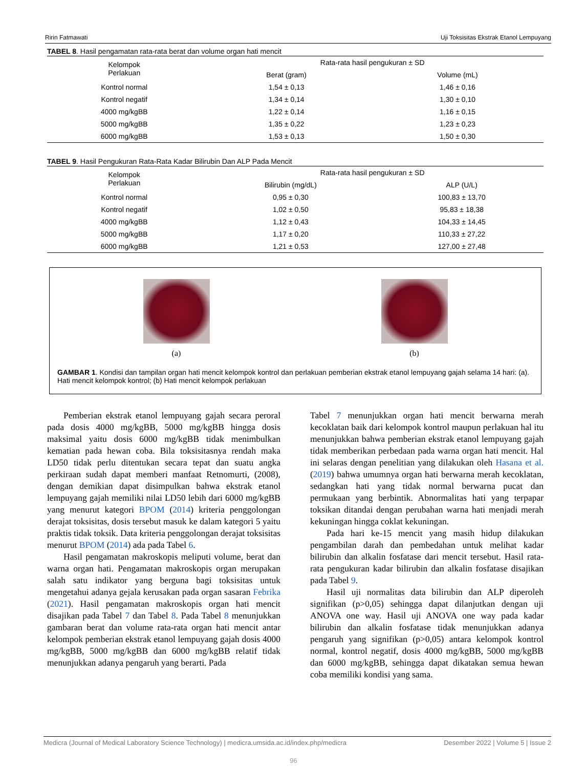Ririn Fatmawati Uji Toksisitas Ekstrak Etanol Lempuyang
TABEL 8. Hasil pengamatan rata-rata berat dan volume organ hati mencit
| Kelompok Perlakuan | Rata-rata hasil pengukuran ± SD | |
| --- | --- | --- |
| | Berat (gram) | Volume (mL) |
| Kontrol normal | 1,54 ± 0,13 | 1,46 ± 0,16 |
| Kontrol negatif | 1,34 ± 0,14 | 1,30 ± 0,10 |
| 4000 mg/kgBB | 1,22 ± 0,14 | 1,16 ± 0,15 |
| 5000 mg/kgBB | 1,35 ± 0,22 | 1,23 ± 0,23 |
| 6000 mg/kgBB | 1,53 ± 0,13 | 1,50 ± 0,30 |
TABEL 9. Hasil Pengukuran Rata-Rata Kadar Bilirubin Dan ALP Pada Mencit
| Kelompok Perlakuan | Rata-rata hasil pengukuran ± SD | |
| --- | --- | --- |
| | Bilirubin (mg/dL) | ALP (U/L) |
| Kontrol normal | 0,95 ± 0,30 | 100,83 ± 13,70 |
| Kontrol negatif | 1,02 ± 0,50 | 95,83 ± 18,38 |
| 4000 mg/kgBB | 1,12 ± 0,43 | 104,33 ± 14,45 |
| 5000 mg/kgBB | 1,17 ± 0,20 | 110,33 ± 27,22 |
| 6000 mg/kgBB | 1,21 ± 0,53 | 127,00 ± 27,48 |
(a) (b)
GAMBAR 1. Kondisi dan tampilan organ hati mencit kelompok kontrol dan perlakuan pemberian ekstrak etanol lempuyang gajah selama 14 hari: (a). Hati mencit kelompok kontrol; (b) Hati mencit kelompok perlakuan
Pemberian ekstrak etanol lempuyang gajah secara peroral pada dosis 4000 mg/kgBB, 5000 mg/kgBB hingga dosis maksimal yaitu dosis 6000 mg/kgBB tidak menimbulkan kematian pada hewan coba. Bila toksisitasnya rendah maka LD50 tidak perlu ditentukan secara tepat dan suatu angka perkiraan sudah dapat memberi manfaat Retnomurti, (2008), dengan demikian dapat disimpulkan bahwa ekstrak etanol lempuyang gajah memiliki nilai LD50 lebih dari 6000 mg/kgBB yang menurut kategori BPOM (2014) kriteria penggolongan derajat toksisitas, dosis tersebut masuk ke dalam kategori 5 yaitu praktis tidak toksik. Data kriteria penggolongan derajat toksisitas menurut BPOM (2014) ada pada Tabel 6.
Hasil pengamatan makroskopis meliputi volume, berat dan warna organ hati. Pengamatan makroskopis organ merupakan salah satu indikator yang berguna bagi toksisitas untuk mengetahui adanya gejala kerusakan pada organ sasaran Febrika (2021). Hasil pengamatan makroskopis organ hati mencit disajikan pada Tabel 7 dan Tabel 8. Pada Tabel 8 menunjukkan gambaran berat dan volume rata-rata organ hati mencit antar kelompok pemberian ekstrak etanol lempuyang gajah dosis 4000 mg/kgBB, 5000 mg/kgBB dan 6000 mg/kgBB relatif tidak menunjukkan adanya pengaruh yang berarti. Pada
Tabel 7 menunjukkan organ hati mencit berwarna merah kecoklatan baik dari kelompok kontrol maupun perlakuan hal itu menunjukkan bahwa pemberian ekstrak etanol lempuyang gajah tidak memberikan perbedaan pada warna organ hati mencit. Hal ini selaras dengan penelitian yang dilakukan oleh Hasana et al. (2019) bahwa umumnya organ hati berwarna merah kecoklatan, sedangkan hati yang tidak normal berwarna pucat dan permukaan yang berbintik. Abnormalitas hati yang terpapar toksikan ditandai dengan perubahan warna hati menjadi merah kekuningan hingga coklat kekuningan.
Pada hari ke-15 mencit yang masih hidup dilakukan pengambilan darah dan pembedahan untuk melihat kadar bilirubin dan alkalin fosfatase dari mencit tersebut. Hasil rata-rata pengukuran kadar bilirubin dan alkalin fosfatase disajikan pada Tabel 9.
Hasil uji normalitas data bilirubin dan ALP diperoleh signifikan (p>0,05) sehingga dapat dilanjutkan dengan uji ANOVA one way. Hasil uji ANOVA one way pada kadar bilirubin dan alkalin fosfatase tidak menunjukkan adanya pengaruh yang signifikan (p>0,05) antara kelompok kontrol normal, kontrol negatif, dosis 4000 mg/kgBB, 5000 mg/kgBB dan 6000 mg/kgBB, sehingga dapat dikatakan semua hewan coba memiliki kondisi yang sama.
Medicra (Journal of Medical Laboratory Science Technology) | medicra.umsida.ac.id/index.php/medicra Desember 2022 | Volume 5 | Issue 2
96